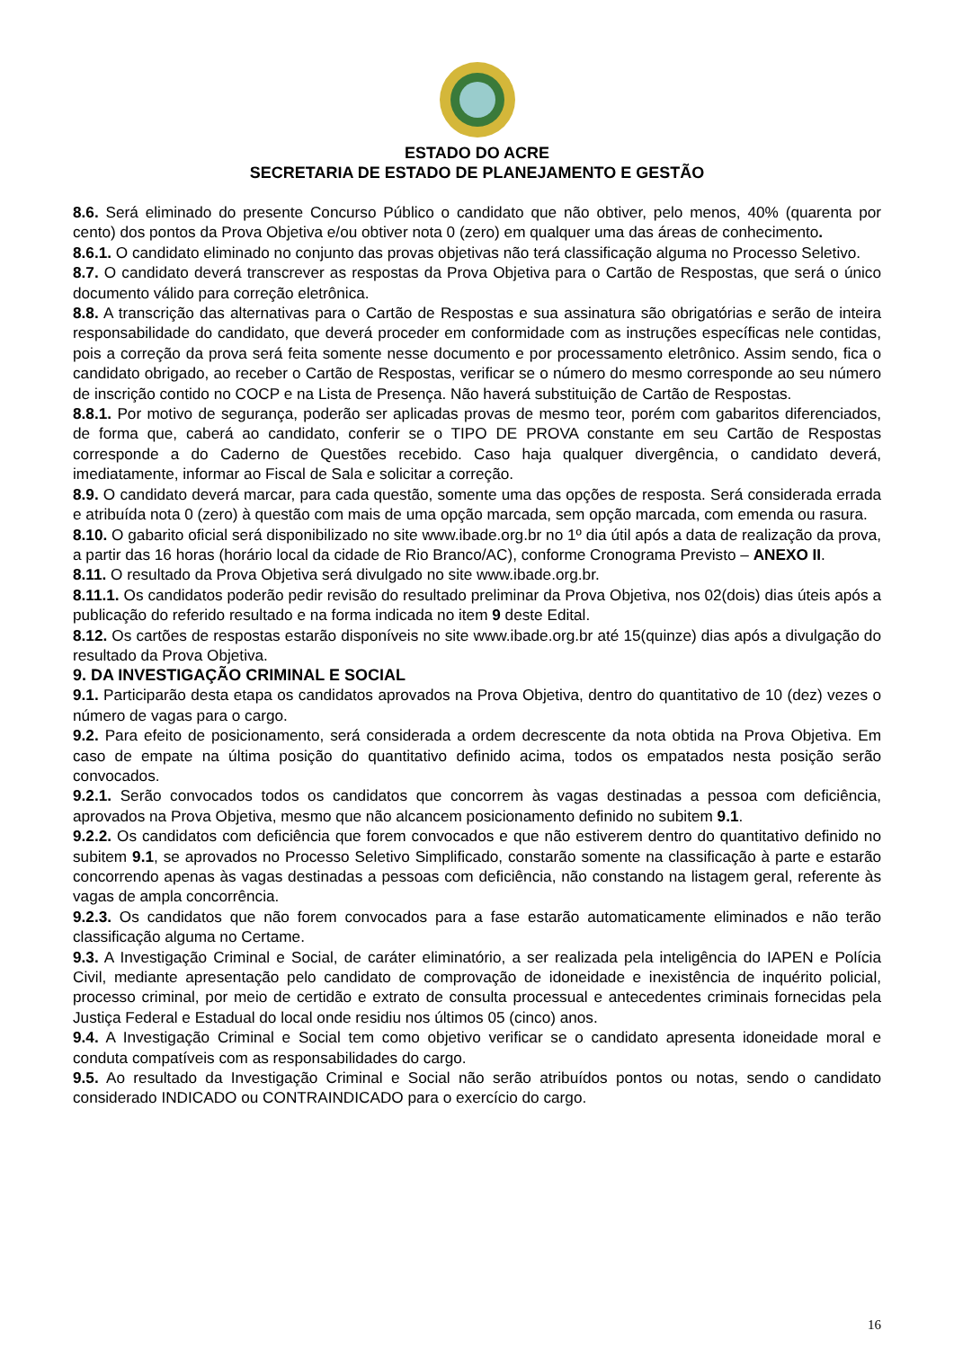ESTADO DO ACRE
SECRETARIA DE ESTADO DE PLANEJAMENTO E GESTÃO
8.6. Será eliminado do presente Concurso Público o candidato que não obtiver, pelo menos, 40% (quarenta por cento) dos pontos da Prova Objetiva e/ou obtiver nota 0 (zero) em qualquer uma das áreas de conhecimento.
8.6.1. O candidato eliminado no conjunto das provas objetivas não terá classificação alguma no Processo Seletivo.
8.7. O candidato deverá transcrever as respostas da Prova Objetiva para o Cartão de Respostas, que será o único documento válido para correção eletrônica.
8.8. A transcrição das alternativas para o Cartão de Respostas e sua assinatura são obrigatórias e serão de inteira responsabilidade do candidato, que deverá proceder em conformidade com as instruções específicas nele contidas, pois a correção da prova será feita somente nesse documento e por processamento eletrônico. Assim sendo, fica o candidato obrigado, ao receber o Cartão de Respostas, verificar se o número do mesmo corresponde ao seu número de inscrição contido no COCP e na Lista de Presença. Não haverá substituição de Cartão de Respostas.
8.8.1. Por motivo de segurança, poderão ser aplicadas provas de mesmo teor, porém com gabaritos diferenciados, de forma que, caberá ao candidato, conferir se o TIPO DE PROVA constante em seu Cartão de Respostas corresponde a do Caderno de Questões recebido. Caso haja qualquer divergência, o candidato deverá, imediatamente, informar ao Fiscal de Sala e solicitar a correção.
8.9. O candidato deverá marcar, para cada questão, somente uma das opções de resposta. Será considerada errada e atribuída nota 0 (zero) à questão com mais de uma opção marcada, sem opção marcada, com emenda ou rasura.
8.10. O gabarito oficial será disponibilizado no site www.ibade.org.br no 1º dia útil após a data de realização da prova, a partir das 16 horas (horário local da cidade de Rio Branco/AC), conforme Cronograma Previsto – ANEXO II.
8.11. O resultado da Prova Objetiva será divulgado no site www.ibade.org.br.
8.11.1. Os candidatos poderão pedir revisão do resultado preliminar da Prova Objetiva, nos 02(dois) dias úteis após a publicação do referido resultado e na forma indicada no item 9 deste Edital.
8.12. Os cartões de respostas estarão disponíveis no site www.ibade.org.br até 15(quinze) dias após a divulgação do resultado da Prova Objetiva.
9. DA INVESTIGAÇÃO CRIMINAL E SOCIAL
9.1. Participarão desta etapa os candidatos aprovados na Prova Objetiva, dentro do quantitativo de 10 (dez) vezes o número de vagas para o cargo.
9.2. Para efeito de posicionamento, será considerada a ordem decrescente da nota obtida na Prova Objetiva. Em caso de empate na última posição do quantitativo definido acima, todos os empatados nesta posição serão convocados.
9.2.1. Serão convocados todos os candidatos que concorrem às vagas destinadas a pessoa com deficiência, aprovados na Prova Objetiva, mesmo que não alcancem posicionamento definido no subitem 9.1.
9.2.2. Os candidatos com deficiência que forem convocados e que não estiverem dentro do quantitativo definido no subitem 9.1, se aprovados no Processo Seletivo Simplificado, constarão somente na classificação à parte e estarão concorrendo apenas às vagas destinadas a pessoas com deficiência, não constando na listagem geral, referente às vagas de ampla concorrência.
9.2.3. Os candidatos que não forem convocados para a fase estarão automaticamente eliminados e não terão classificação alguma no Certame.
9.3. A Investigação Criminal e Social, de caráter eliminatório, a ser realizada pela inteligência do IAPEN e Polícia Civil, mediante apresentação pelo candidato de comprovação de idoneidade e inexistência de inquérito policial, processo criminal, por meio de certidão e extrato de consulta processual e antecedentes criminais fornecidas pela Justiça Federal e Estadual do local onde residiu nos últimos 05 (cinco) anos.
9.4. A Investigação Criminal e Social tem como objetivo verificar se o candidato apresenta idoneidade moral e conduta compatíveis com as responsabilidades do cargo.
9.5. Ao resultado da Investigação Criminal e Social não serão atribuídos pontos ou notas, sendo o candidato considerado INDICADO ou CONTRAINDICADO para o exercício do cargo.
16